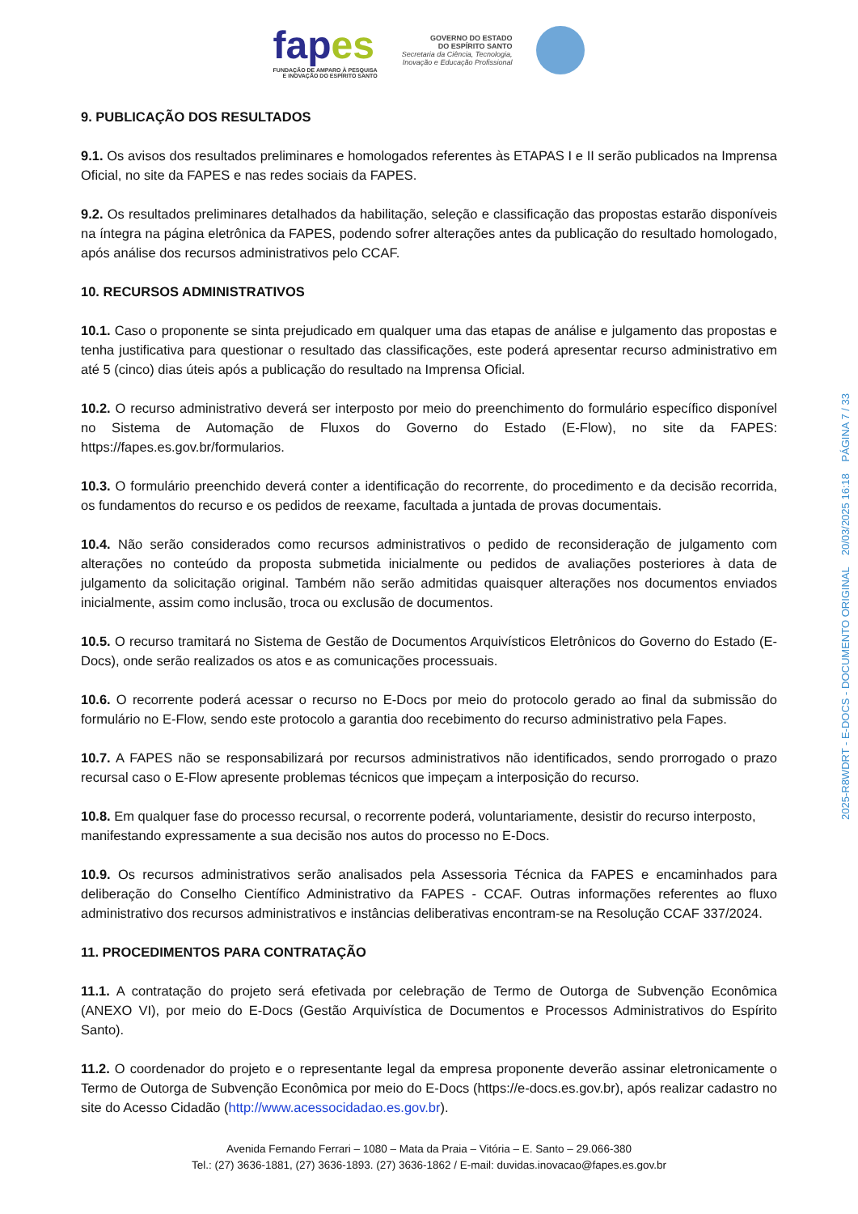fapes
FUNDAÇÃO DE AMPARO À PESQUISA
E INOVAÇÃO DO ESPÍRITO SANTO
GOVERNO DO ESTADO
DO ESPÍRITO SANTO
Secretaria da Ciência, Tecnologia,
Inovação e Educação Profissional
9. PUBLICAÇÃO DOS RESULTADOS
9.1. Os avisos dos resultados preliminares e homologados referentes às ETAPAS I e II serão publicados na Imprensa Oficial, no site da FAPES e nas redes sociais da FAPES.
9.2. Os resultados preliminares detalhados da habilitação, seleção e classificação das propostas estarão disponíveis na íntegra na página eletrônica da FAPES, podendo sofrer alterações antes da publicação do resultado homologado, após análise dos recursos administrativos pelo CCAF.
10. RECURSOS ADMINISTRATIVOS
10.1. Caso o proponente se sinta prejudicado em qualquer uma das etapas de análise e julgamento das propostas e tenha justificativa para questionar o resultado das classificações, este poderá apresentar recurso administrativo em até 5 (cinco) dias úteis após a publicação do resultado na Imprensa Oficial.
10.2. O recurso administrativo deverá ser interposto por meio do preenchimento do formulário específico disponível no Sistema de Automação de Fluxos do Governo do Estado (E-Flow), no site da FAPES: https://fapes.es.gov.br/formularios.
10.3. O formulário preenchido deverá conter a identificação do recorrente, do procedimento e da decisão recorrida, os fundamentos do recurso e os pedidos de reexame, facultada a juntada de provas documentais.
10.4. Não serão considerados como recursos administrativos o pedido de reconsideração de julgamento com alterações no conteúdo da proposta submetida inicialmente ou pedidos de avaliações posteriores à data de julgamento da solicitação original. Também não serão admitidas quaisquer alterações nos documentos enviados inicialmente, assim como inclusão, troca ou exclusão de documentos.
10.5. O recurso tramitará no Sistema de Gestão de Documentos Arquivísticos Eletrônicos do Governo do Estado (E-Docs), onde serão realizados os atos e as comunicações processuais.
10.6. O recorrente poderá acessar o recurso no E-Docs por meio do protocolo gerado ao final da submissão do formulário no E-Flow, sendo este protocolo a garantia doo recebimento do recurso administrativo pela Fapes.
10.7. A FAPES não se responsabilizará por recursos administrativos não identificados, sendo prorrogado o prazo recursal caso o E-Flow apresente problemas técnicos que impeçam a interposição do recurso.
10.8. Em qualquer fase do processo recursal, o recorrente poderá, voluntariamente, desistir do recurso interposto, manifestando expressamente a sua decisão nos autos do processo no E-Docs.
10.9. Os recursos administrativos serão analisados pela Assessoria Técnica da FAPES e encaminhados para deliberação do Conselho Científico Administrativo da FAPES - CCAF. Outras informações referentes ao fluxo administrativo dos recursos administrativos e instâncias deliberativas encontram-se na Resolução CCAF 337/2024.
11. PROCEDIMENTOS PARA CONTRATAÇÃO
11.1. A contratação do projeto será efetivada por celebração de Termo de Outorga de Subvenção Econômica (ANEXO VI), por meio do E-Docs (Gestão Arquivística de Documentos e Processos Administrativos do Espírito Santo).
11.2. O coordenador do projeto e o representante legal da empresa proponente deverão assinar eletronicamente o Termo de Outorga de Subvenção Econômica por meio do E-Docs (https://e-docs.es.gov.br), após realizar cadastro no site do Acesso Cidadão (http://www.acessocidadao.es.gov.br).
Avenida Fernando Ferrari – 1080 – Mata da Praia – Vitória – E. Santo – 29.066-380
Tel.: (27) 3636-1881, (27) 3636-1893. (27) 3636-1862 / E-mail: duvidas.inovacao@fapes.es.gov.br
2025-R8WDRT - E-DOCS - DOCUMENTO ORIGINAL 20/03/2025 16:18 PÁGINA 7 / 33